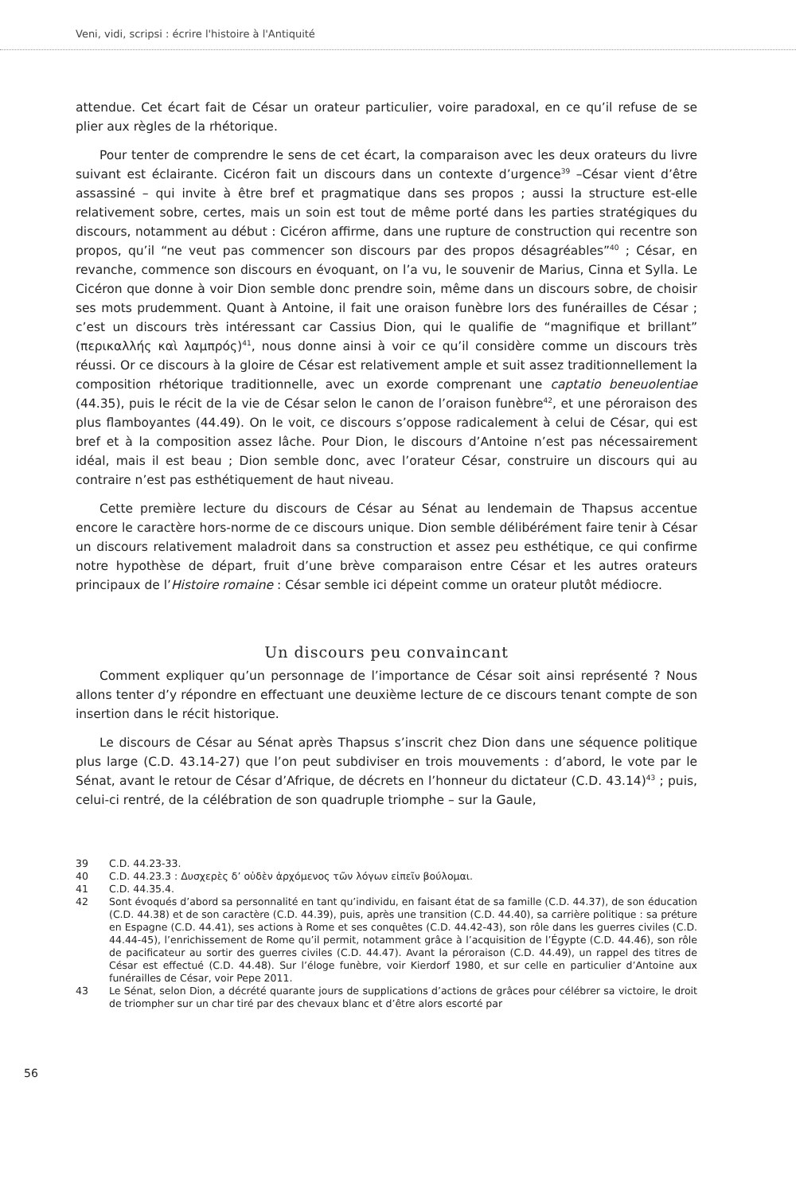Veni, vidi, scripsi : écrire l'histoire à l'Antiquité
attendue. Cet écart fait de César un orateur particulier, voire paradoxal, en ce qu’il refuse de se plier aux règles de la rhétorique.
Pour tenter de comprendre le sens de cet écart, la comparaison avec les deux orateurs du livre suivant est éclairante. Cicéron fait un discours dans un contexte d’urgence<sup>39</sup> –César vient d’être assassiné – qui invite à être bref et pragmatique dans ses propos ; aussi la structure est-elle relativement sobre, certes, mais un soin est tout de même porté dans les parties stratégiques du discours, notamment au début : Cicéron affirme, dans une rupture de construction qui recentre son propos, qu’il “ne veut pas commencer son discours par des propos désagréables”<sup>40</sup> ; César, en revanche, commence son discours en évoquant, on l’a vu, le souvenir de Marius, Cinna et Sylla. Le Cicéron que donne à voir Dion semble donc prendre soin, même dans un discours sobre, de choisir ses mots prudemment. Quant à Antoine, il fait une oraison funèbre lors des funérailles de César ; c’est un discours très intéressant car Cassius Dion, qui le qualifie de “magnifique et brillant” (περικαλλής καὶ λαμπρός)<sup>41</sup>, nous donne ainsi à voir ce qu’il considère comme un discours très réussi. Or ce discours à la gloire de César est relativement ample et suit assez traditionnellement la composition rhétorique traditionnelle, avec un exorde comprenant une captatio beneuolentiae (44.35), puis le récit de la vie de César selon le canon de l’oraison funèbre<sup>42</sup>, et une péroraison des plus flamboyantes (44.49). On le voit, ce discours s’oppose radicalement à celui de César, qui est bref et à la composition assez lâche. Pour Dion, le discours d’Antoine n’est pas nécessairement idéal, mais il est beau ; Dion semble donc, avec l’orateur César, construire un discours qui au contraire n’est pas esthétiquement de haut niveau.
Cette première lecture du discours de César au Sénat au lendemain de Thapsus accentue encore le caractère hors-norme de ce discours unique. Dion semble délibérément faire tenir à César un discours relativement maladroit dans sa construction et assez peu esthétique, ce qui confirme notre hypothèse de départ, fruit d’une brève comparaison entre César et les autres orateurs principaux de l’Histoire romaine : César semble ici dépeint comme un orateur plutôt médiocre.
Un discours peu convaincant
Comment expliquer qu’un personnage de l’importance de César soit ainsi représenté ? Nous allons tenter d’y répondre en effectuant une deuxième lecture de ce discours tenant compte de son insertion dans le récit historique.
Le discours de César au Sénat après Thapsus s’inscrit chez Dion dans une séquence politique plus large (C.D. 43.14-27) que l’on peut subdiviser en trois mouvements : d’abord, le vote par le Sénat, avant le retour de César d’Afrique, de décrets en l’honneur du dictateur (C.D. 43.14)<sup>43</sup> ; puis, celui-ci rentré, de la célébration de son quadruple triomphe – sur la Gaule,
39 C.D. 44.23-33.
40 C.D. 44.23.3 : Δυσχερὲς δ’ οὐδὲν ἀρχόμενος τῶν λόγων εἰπεῖν βούλομαι.
41 C.D. 44.35.4.
42 Sont évoqués d’abord sa personnalité en tant qu’individu, en faisant état de sa famille (C.D. 44.37), de son éducation (C.D. 44.38) et de son caractère (C.D. 44.39), puis, après une transition (C.D. 44.40), sa carrière politique : sa préture en Espagne (C.D. 44.41), ses actions à Rome et ses conquêtes (C.D. 44.42-43), son rôle dans les guerres civiles (C.D. 44.44-45), l’enrichissement de Rome qu’il permit, notamment grâce à l’acquisition de l’Égypte (C.D. 44.46), son rôle de pacificateur au sortir des guerres civiles (C.D. 44.47). Avant la péroraison (C.D. 44.49), un rappel des titres de César est effectué (C.D. 44.48). Sur l’éloge funèbre, voir Kierdorf 1980, et sur celle en particulier d’Antoine aux funérailles de César, voir Pepe 2011.
43 Le Sénat, selon Dion, a décrété quarante jours de supplications d’actions de grâces pour célébrer sa victoire, le droit de triompher sur un char tiré par des chevaux blanc et d’être alors escorté par
56